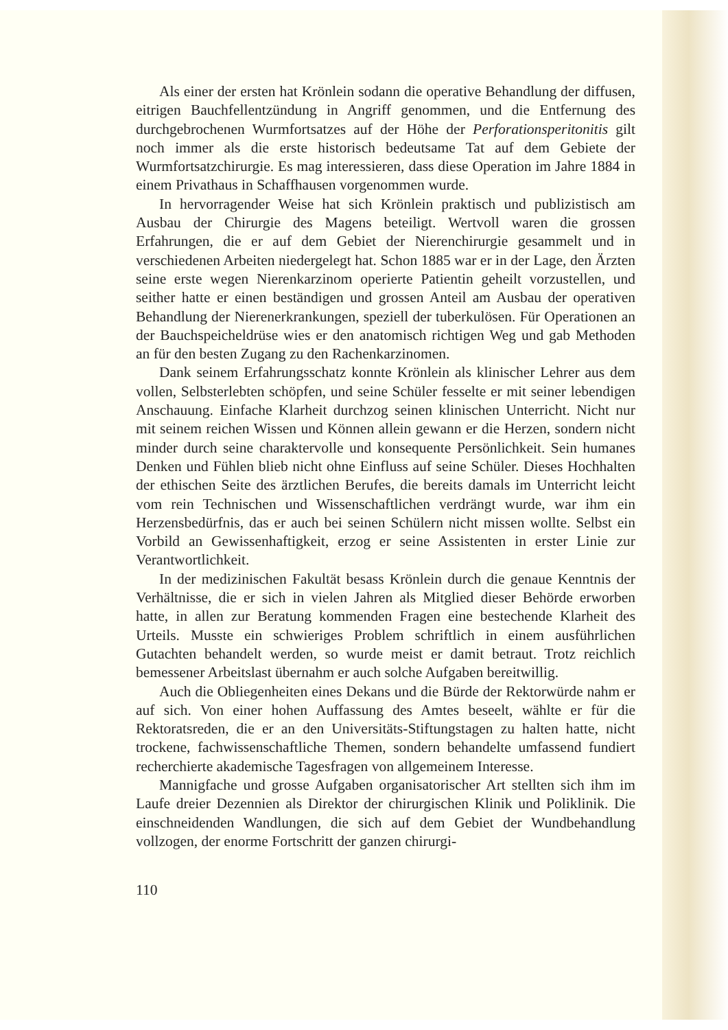Als einer der ersten hat Krönlein sodann die operative Behandlung der diffusen, eitrigen Bauchfellentzündung in Angriff genommen, und die Entfernung des durchgebrochenen Wurmfortsatzes auf der Höhe der Perforationsperitonitis gilt noch immer als die erste historisch bedeutsame Tat auf dem Gebiete der Wurmfortsatzchirurgie. Es mag interessieren, dass diese Operation im Jahre 1884 in einem Privathaus in Schaffhausen vorgenommen wurde.
In hervorragender Weise hat sich Krönlein praktisch und publizistisch am Ausbau der Chirurgie des Magens beteiligt. Wertvoll waren die grossen Erfahrungen, die er auf dem Gebiet der Nierenchirurgie gesammelt und in verschiedenen Arbeiten niedergelegt hat. Schon 1885 war er in der Lage, den Ärzten seine erste wegen Nierenkarzinom operierte Patientin geheilt vorzustellen, und seither hatte er einen beständigen und grossen Anteil am Ausbau der operativen Behandlung der Nierenerkrankungen, speziell der tuberkulösen. Für Operationen an der Bauchspeicheldrüse wies er den anatomisch richtigen Weg und gab Methoden an für den besten Zugang zu den Rachenkarzinomen.
Dank seinem Erfahrungsschatz konnte Krönlein als klinischer Lehrer aus dem vollen, Selbsterlebten schöpfen, und seine Schüler fesselte er mit seiner lebendigen Anschauung. Einfache Klarheit durchzog seinen klinischen Unterricht. Nicht nur mit seinem reichen Wissen und Können allein gewann er die Herzen, sondern nicht minder durch seine charaktervolle und konsequente Persönlichkeit. Sein humanes Denken und Fühlen blieb nicht ohne Einfluss auf seine Schüler. Dieses Hochhalten der ethischen Seite des ärztlichen Berufes, die bereits damals im Unterricht leicht vom rein Technischen und Wissenschaftlichen verdrängt wurde, war ihm ein Herzensbedürfnis, das er auch bei seinen Schülern nicht missen wollte. Selbst ein Vorbild an Gewissenhaftigkeit, erzog er seine Assistenten in erster Linie zur Verantwortlichkeit.
In der medizinischen Fakultät besass Krönlein durch die genaue Kenntnis der Verhältnisse, die er sich in vielen Jahren als Mitglied dieser Behörde erworben hatte, in allen zur Beratung kommenden Fragen eine bestechende Klarheit des Urteils. Musste ein schwieriges Problem schriftlich in einem ausführlichen Gutachten behandelt werden, so wurde meist er damit betraut. Trotz reichlich bemessener Arbeitslast übernahm er auch solche Aufgaben bereitwillig.
Auch die Obliegenheiten eines Dekans und die Bürde der Rektorwürde nahm er auf sich. Von einer hohen Auffassung des Amtes beseelt, wählte er für die Rektoratsreden, die er an den Universitäts-Stiftungstagen zu halten hatte, nicht trockene, fachwissenschaftliche Themen, sondern behandelte umfassend fundiert recherchierte akademische Tagesfragen von allgemeinem Interesse.
Mannigfache und grosse Aufgaben organisatorischer Art stellten sich ihm im Laufe dreier Dezennien als Direktor der chirurgischen Klinik und Poliklinik. Die einschneidenden Wandlungen, die sich auf dem Gebiet der Wundbehandlung vollzogen, der enorme Fortschritt der ganzen chirurgi-
110